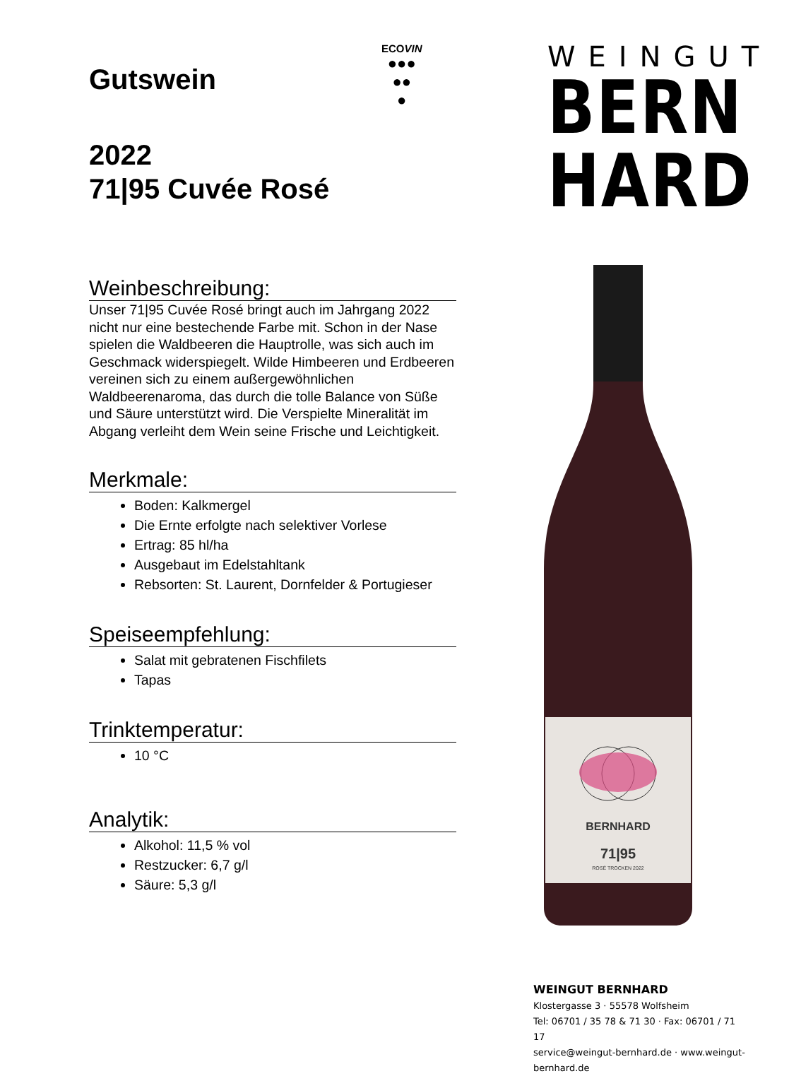ECOVIN
●●●
●●
●
WEINGUT
BERN
HARD
Gutswein
2022
71|95 Cuvée Rosé
Weinbeschreibung:
Unser 71|95 Cuvée Rosé bringt auch im Jahrgang 2022 nicht nur eine bestechende Farbe mit. Schon in der Nase spielen die Waldbeeren die Hauptrolle, was sich auch im Geschmack widerspiegelt. Wilde Himbeeren und Erdbeeren vereinen sich zu einem außergewöhnlichen Waldbeerenaroma, das durch die tolle Balance von Süße und Säure unterstützt wird. Die Verspielte Mineralität im Abgang verleiht dem Wein seine Frische und Leichtigkeit.
Merkmale:
Boden: Kalkmergel
Die Ernte erfolgte nach selektiver Vorlese
Ertrag: 85 hl/ha
Ausgebaut im Edelstahltank
Rebsorten: St. Laurent, Dornfelder & Portugieser
Speiseempfehlung:
Salat mit gebratenen Fischfilets
Tapas
Trinktemperatur:
10 °C
Analytik:
Alkohol: 11,5 % vol
Restzucker: 6,7 g/l
Säure: 5,3 g/l
BERNHARD
71|95
ROSÉ TROCKEN 2022
WEINGUT BERNHARD
Klostergasse 3 · 55578 Wolfsheim
Tel: 06701 / 35 78 & 71 30 · Fax: 06701 / 71 17
service@weingut-bernhard.de · www.weingut-bernhard.de